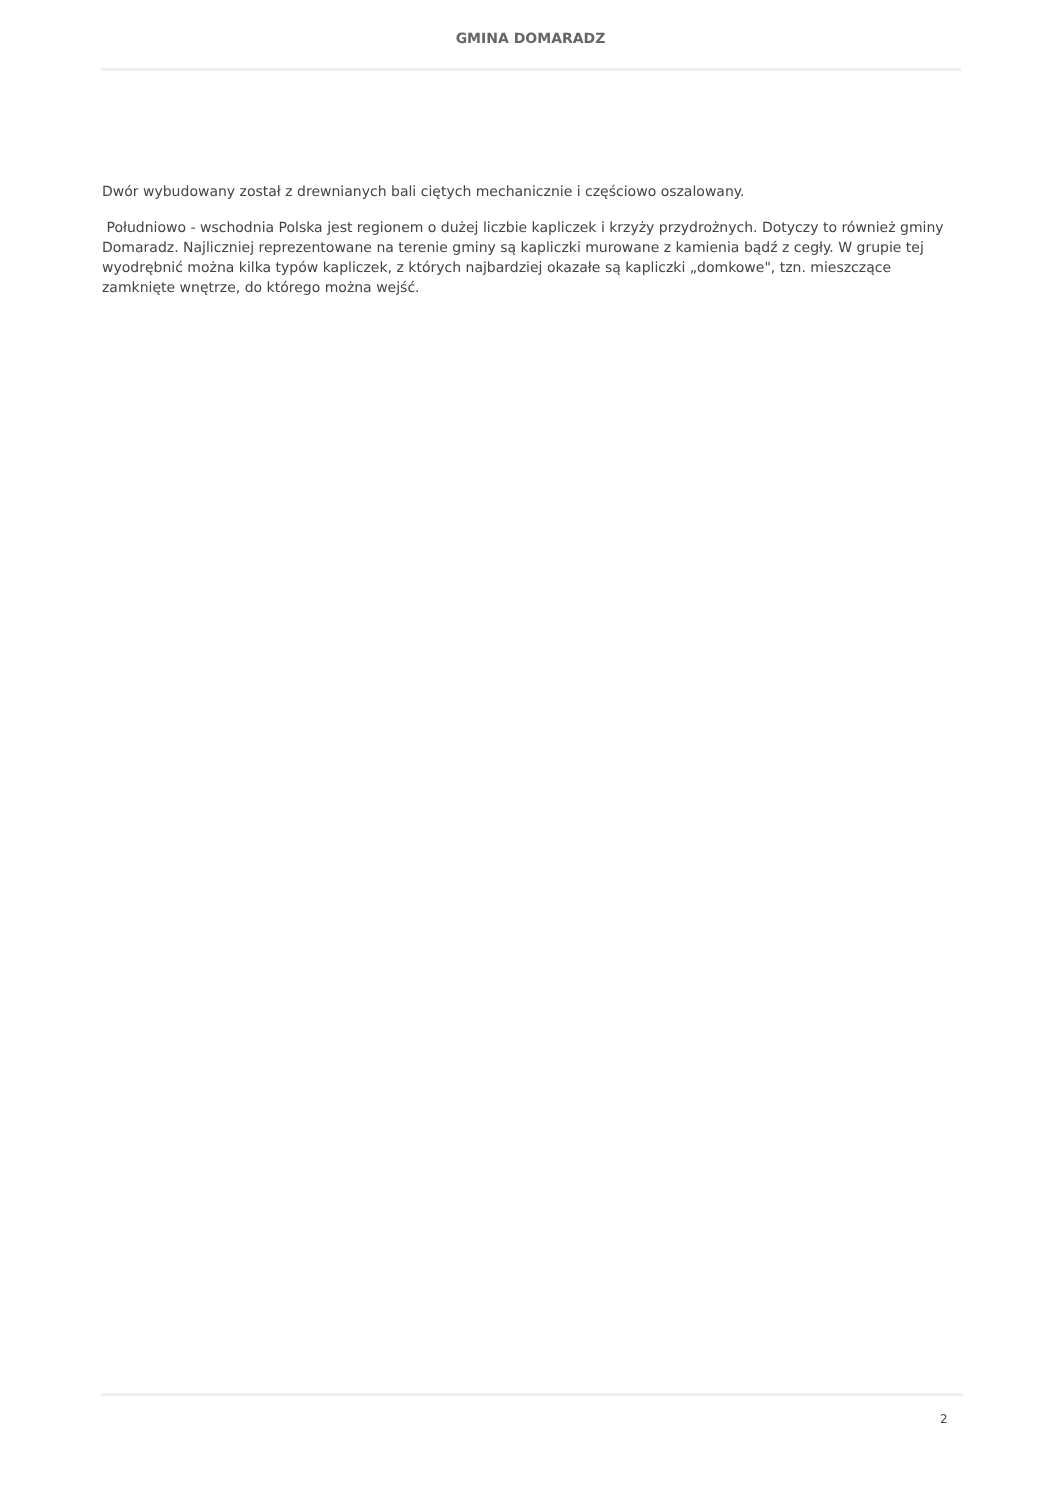GMINA DOMARADZ
Dwór wybudowany został z drewnianych bali ciętych mechanicznie i częściowo oszalowany.
Południowo - wschodnia Polska jest regionem o dużej liczbie kapliczek i krzyży przydrożnych. Dotyczy to również gminy Domaradz. Najliczniej reprezentowane na terenie gminy są kapliczki murowane z kamienia bądź z cegły. W grupie tej wyodrębnić można kilka typów kapliczek, z których najbardziej okazałe są kapliczki „domkowe", tzn. mieszczące zamknięte wnętrze, do którego można wejść.
2